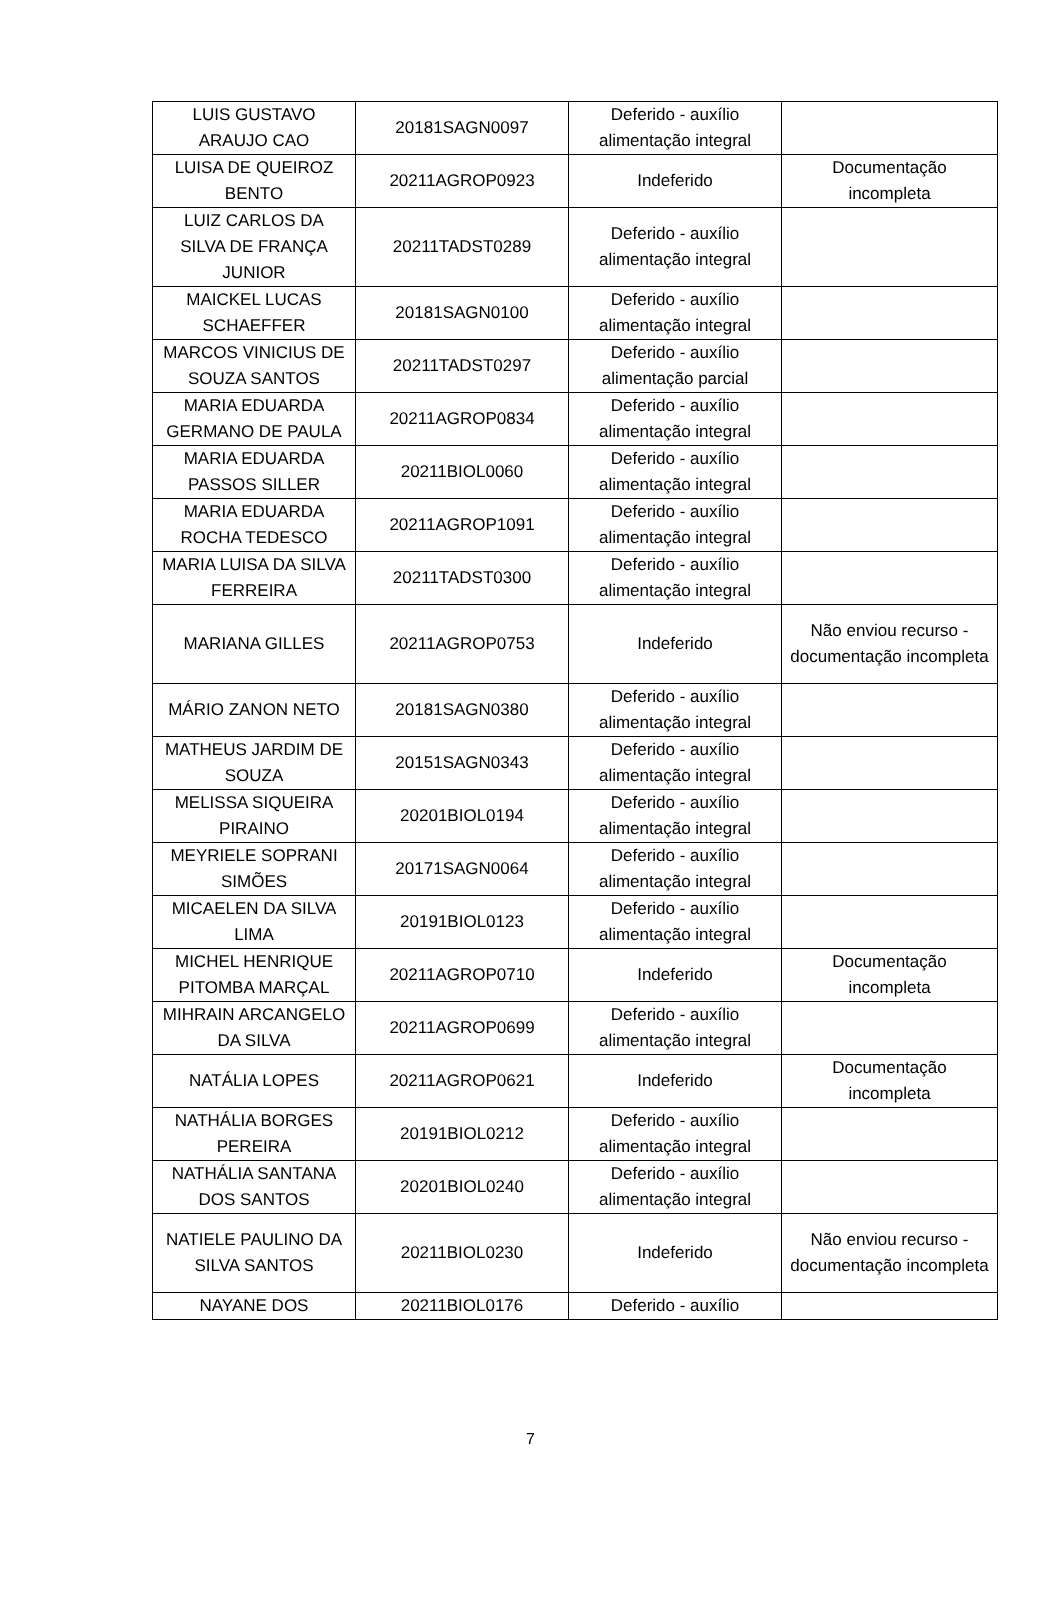| LUIS GUSTAVO ARAUJO CAO | 20181SAGN0097 | Deferido - auxílio alimentação integral | |
| LUISA DE QUEIROZ BENTO | 20211AGROP0923 | Indeferido | Documentação incompleta |
| LUIZ CARLOS DA SILVA DE FRANÇA JUNIOR | 20211TADST0289 | Deferido - auxílio alimentação integral | |
| MAICKEL LUCAS SCHAEFFER | 20181SAGN0100 | Deferido - auxílio alimentação integral | |
| MARCOS VINICIUS DE SOUZA SANTOS | 20211TADST0297 | Deferido - auxílio alimentação parcial | |
| MARIA EDUARDA GERMANO DE PAULA | 20211AGROP0834 | Deferido - auxílio alimentação integral | |
| MARIA EDUARDA PASSOS SILLER | 20211BIOL0060 | Deferido - auxílio alimentação integral | |
| MARIA EDUARDA ROCHA TEDESCO | 20211AGROP1091 | Deferido - auxílio alimentação integral | |
| MARIA LUISA DA SILVA FERREIRA | 20211TADST0300 | Deferido - auxílio alimentação integral | |
| MARIANA GILLES | 20211AGROP0753 | Indeferido | Não enviou recurso - documentação incompleta |
| MÁRIO ZANON NETO | 20181SAGN0380 | Deferido - auxílio alimentação integral | |
| MATHEUS JARDIM DE SOUZA | 20151SAGN0343 | Deferido - auxílio alimentação integral | |
| MELISSA SIQUEIRA PIRAINO | 20201BIOL0194 | Deferido - auxílio alimentação integral | |
| MEYRIELE SOPRANI SIMÕES | 20171SAGN0064 | Deferido - auxílio alimentação integral | |
| MICAELEN DA SILVA LIMA | 20191BIOL0123 | Deferido - auxílio alimentação integral | |
| MICHEL HENRIQUE PITOMBA MARÇAL | 20211AGROP0710 | Indeferido | Documentação incompleta |
| MIHRAIN ARCANGELO DA SILVA | 20211AGROP0699 | Deferido - auxílio alimentação integral | |
| NATÁLIA LOPES | 20211AGROP0621 | Indeferido | Documentação incompleta |
| NATHÁLIA BORGES PEREIRA | 20191BIOL0212 | Deferido - auxílio alimentação integral | |
| NATHÁLIA SANTANA DOS SANTOS | 20201BIOL0240 | Deferido - auxílio alimentação integral | |
| NATIELE PAULINO DA SILVA SANTOS | 20211BIOL0230 | Indeferido | Não enviou recurso - documentação incompleta |
| NAYANE DOS | 20211BIOL0176 | Deferido - auxílio | |
7